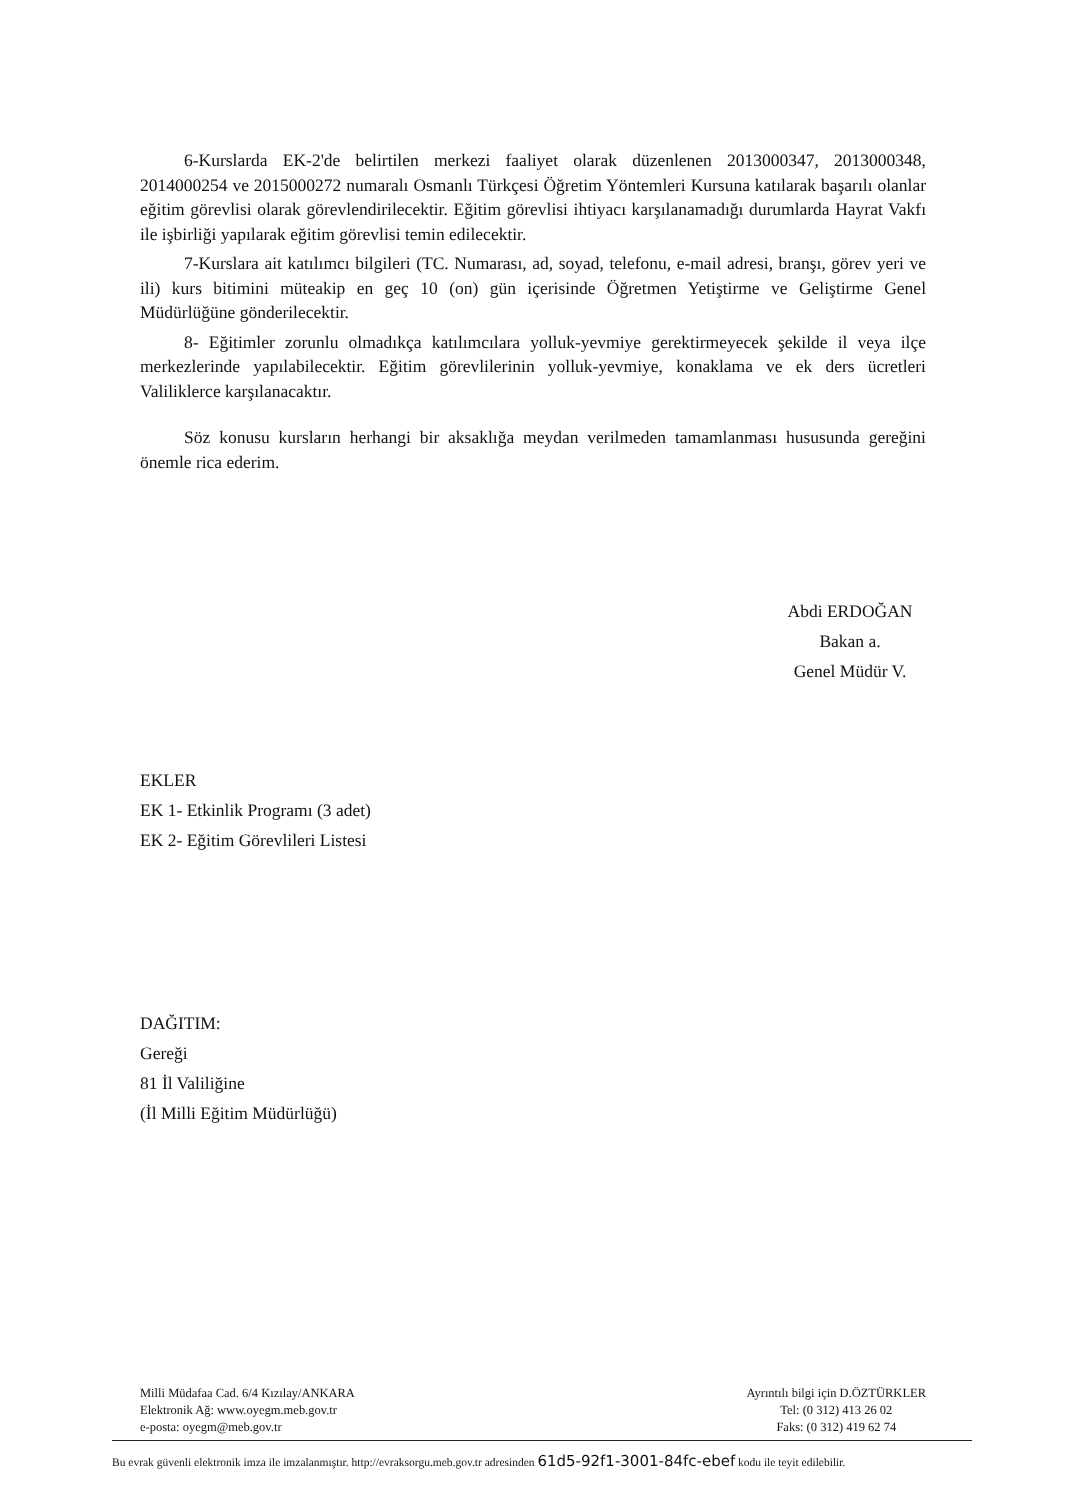6-Kurslarda EK-2'de belirtilen merkezi faaliyet olarak düzenlenen 2013000347, 2013000348, 2014000254 ve 2015000272 numaralı Osmanlı Türkçesi Öğretim Yöntemleri Kursuna katılarak başarılı olanlar eğitim görevlisi olarak görevlendirilecektir. Eğitim görevlisi ihtiyacı karşılanamadığı durumlarda Hayrat Vakfı ile işbirliği yapılarak eğitim görevlisi temin edilecektir.
7-Kurslara ait katılımcı bilgileri (TC. Numarası, ad, soyad, telefonu, e-mail adresi, branşı, görev yeri ve ili) kurs bitimini müteakip en geç 10 (on) gün içerisinde Öğretmen Yetiştirme ve Geliştirme Genel Müdürlüğüne gönderilecektir.
8- Eğitimler zorunlu olmadıkça katılımcılara yolluk-yevmiye gerektirmeyecek şekilde il veya ilçe merkezlerinde yapılabilecektir. Eğitim görevlilerinin yolluk-yevmiye, konaklama ve ek ders ücretleri Valiliklerce karşılanacaktır.
Söz konusu kursların herhangi bir aksaklığa meydan verilmeden tamamlanması hususunda gereğini önemle rica ederim.
Abdi ERDOĞAN
Bakan a.
Genel Müdür V.
EKLER
EK 1- Etkinlik Programı (3 adet)
EK 2- Eğitim Görevlileri Listesi
DAĞITIM:
Gereği
81 İl Valiliğine
(İl Milli Eğitim Müdürlüğü)
Milli Müdafaa Cad. 6/4 Kızılay/ANKARA
Elektronik Ağ: www.oyegm.meb.gov.tr
e-posta: oyegm@meb.gov.tr
Ayrıntılı bilgi için D.ÖZTÜRKLER
Tel: (0 312) 413 26 02
Faks: (0 312) 419 62 74
Bu evrak güvenli elektronik imza ile imzalanmıştır. http://evraksorgu.meb.gov.tr adresinden 61d5-92f1-3001-84fc-ebef kodu ile teyit edilebilir.